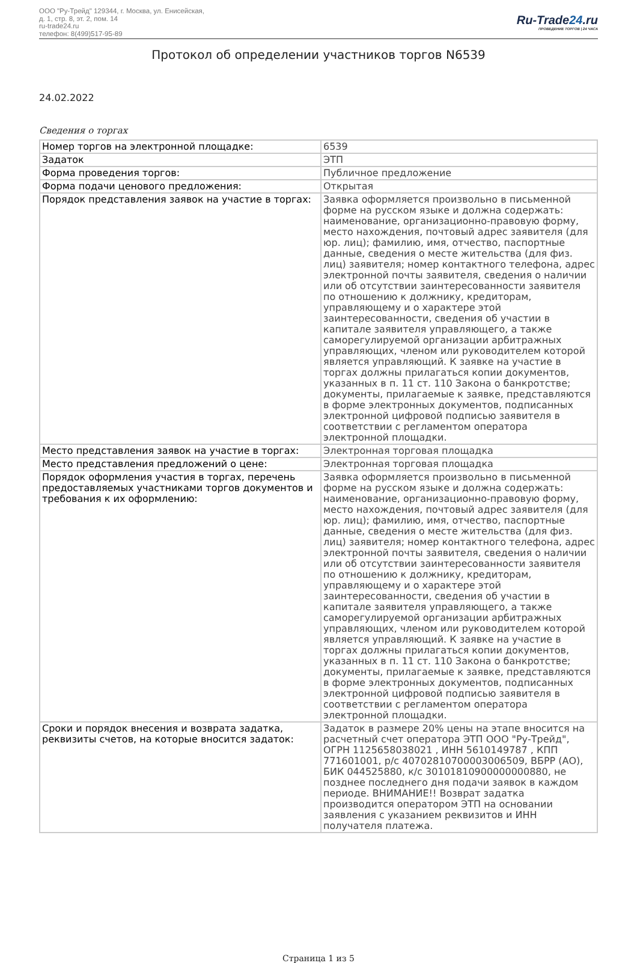ООО "Ру-Трейд" 129344, г. Москва, ул. Енисейская,
д. 1, стр. 8, эт. 2, пом. 14
ru-trade24.ru
телефон: 8(499)517-95-89
Ru-Trade24.ru
ПРОВЕДЕНИЕ ТОРГОВ | 24 ЧАСА
Протокол об определении участников торгов N6539
24.02.2022
Сведения о торгах
| Номер торгов на электронной площадке: | 6539 |
| Задаток | ЭТП |
| Форма проведения торгов: | Публичное предложение |
| Форма подачи ценового предложения: | Открытая |
| Порядок представления заявок на участие в торгах: | Заявка оформляется произвольно в письменной форме на русском языке и должна содержать: наименование, организационно-правовую форму, место нахождения, почтовый адрес заявителя (для юр. лиц); фамилию, имя, отчество, паспортные данные, сведения о месте жительства (для физ. лиц) заявителя; номер контактного телефона, адрес электронной почты заявителя, сведения о наличии или об отсутствии заинтересованности заявителя по отношению к должнику, кредиторам, управляющему и о характере этой заинтересованности, сведения об участии в капитале заявителя управляющего, а также саморегулируемой организации арбитражных управляющих, членом или руководителем которой является управляющий. К заявке на участие в торгах должны прилагаться копии документов, указанных в п. 11 ст. 110 Закона о банкротстве; документы, прилагаемые к заявке, представляются в форме электронных документов, подписанных электронной цифровой подписью заявителя в соответствии с регламентом оператора электронной площадки. |
| Место представления заявок на участие в торгах: | Электронная торговая площадка |
| Место представления предложений о цене: | Электронная торговая площадка |
| Порядок оформления участия в торгах, перечень предоставляемых участниками торгов документов и требования к их оформлению: | Заявка оформляется произвольно в письменной форме на русском языке и должна содержать: наименование, организационно-правовую форму, место нахождения, почтовый адрес заявителя (для юр. лиц); фамилию, имя, отчество, паспортные данные, сведения о месте жительства (для физ. лиц) заявителя; номер контактного телефона, адрес электронной почты заявителя, сведения о наличии или об отсутствии заинтересованности заявителя по отношению к должнику, кредиторам, управляющему и о характере этой заинтересованности, сведения об участии в капитале заявителя управляющего, а также саморегулируемой организации арбитражных управляющих, членом или руководителем которой является управляющий. К заявке на участие в торгах должны прилагаться копии документов, указанных в п. 11 ст. 110 Закона о банкротстве; документы, прилагаемые к заявке, представляются в форме электронных документов, подписанных электронной цифровой подписью заявителя в соответствии с регламентом оператора электронной площадки. |
| Сроки и порядок внесения и возврата задатка, реквизиты счетов, на которые вносится задаток: | Задаток в размере 20% цены на этапе вносится на расчетный счет оператора ЭТП ООО "Ру-Трейд", ОГРН 1125658038021 , ИНН 5610149787 , КПП 771601001, р/с 40702810700003006509, ВБРР (АО), БИК 044525880, к/с 30101810900000000880, не позднее последнего дня подачи заявок в каждом периоде. ВНИМАНИЕ!! Возврат задатка производится оператором ЭТП на основании заявления с указанием реквизитов и ИНН получателя платежа. |
Страница 1 из 5